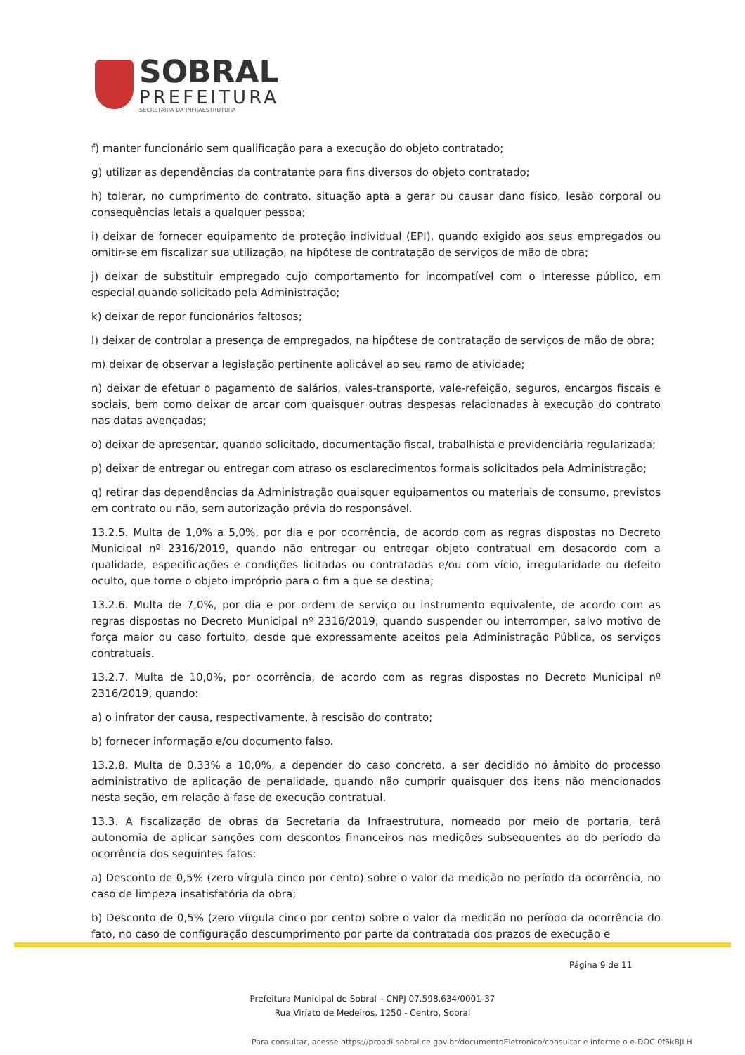SOBRAL
PREFEITURA
SECRETARIA DA INFRAESTRUTURA
f) manter funcionário sem qualificação para a execução do objeto contratado;
g) utilizar as dependências da contratante para fins diversos do objeto contratado;
h) tolerar, no cumprimento do contrato, situação apta a gerar ou causar dano físico, lesão corporal ou consequências letais a qualquer pessoa;
i) deixar de fornecer equipamento de proteção individual (EPI), quando exigido aos seus empregados ou omitir-se em fiscalizar sua utilização, na hipótese de contratação de serviços de mão de obra;
j) deixar de substituir empregado cujo comportamento for incompatível com o interesse público, em especial quando solicitado pela Administração;
k) deixar de repor funcionários faltosos;
l) deixar de controlar a presença de empregados, na hipótese de contratação de serviços de mão de obra;
m) deixar de observar a legislação pertinente aplicável ao seu ramo de atividade;
n) deixar de efetuar o pagamento de salários, vales-transporte, vale-refeição, seguros, encargos fiscais e sociais, bem como deixar de arcar com quaisquer outras despesas relacionadas à execução do contrato nas datas avençadas;
o) deixar de apresentar, quando solicitado, documentação fiscal, trabalhista e previdenciária regularizada;
p) deixar de entregar ou entregar com atraso os esclarecimentos formais solicitados pela Administração;
q) retirar das dependências da Administração quaisquer equipamentos ou materiais de consumo, previstos em contrato ou não, sem autorização prévia do responsável.
13.2.5. Multa de 1,0% a 5,0%, por dia e por ocorrência, de acordo com as regras dispostas no Decreto Municipal nº 2316/2019, quando não entregar ou entregar objeto contratual em desacordo com a qualidade, especificações e condições licitadas ou contratadas e/ou com vício, irregularidade ou defeito oculto, que torne o objeto impróprio para o fim a que se destina;
13.2.6. Multa de 7,0%, por dia e por ordem de serviço ou instrumento equivalente, de acordo com as regras dispostas no Decreto Municipal nº 2316/2019, quando suspender ou interromper, salvo motivo de força maior ou caso fortuito, desde que expressamente aceitos pela Administração Pública, os serviços contratuais.
13.2.7. Multa de 10,0%, por ocorrência, de acordo com as regras dispostas no Decreto Municipal nº 2316/2019, quando:
a) o infrator der causa, respectivamente, à rescisão do contrato;
b) fornecer informação e/ou documento falso.
13.2.8. Multa de 0,33% a 10,0%, a depender do caso concreto, a ser decidido no âmbito do processo administrativo de aplicação de penalidade, quando não cumprir quaisquer dos itens não mencionados nesta seção, em relação à fase de execução contratual.
13.3. A fiscalização de obras da Secretaria da Infraestrutura, nomeado por meio de portaria, terá autonomia de aplicar sanções com descontos financeiros nas medições subsequentes ao do período da ocorrência dos seguintes fatos:
a) Desconto de 0,5% (zero vírgula cinco por cento) sobre o valor da medição no período da ocorrência, no caso de limpeza insatisfatória da obra;
b) Desconto de 0,5% (zero vírgula cinco por cento) sobre o valor da medição no período da ocorrência do fato, no caso de configuração descumprimento por parte da contratada dos prazos de execução e
Página 9 de 11
Prefeitura Municipal de Sobral – CNPJ 07.598.634/0001-37
Rua Viriato de Medeiros, 1250 - Centro, Sobral
Para consultar, acesse https://proadi.sobral.ce.gov.br/documentoEletronico/consultar e informe o e-DOC 0f6kBJLH